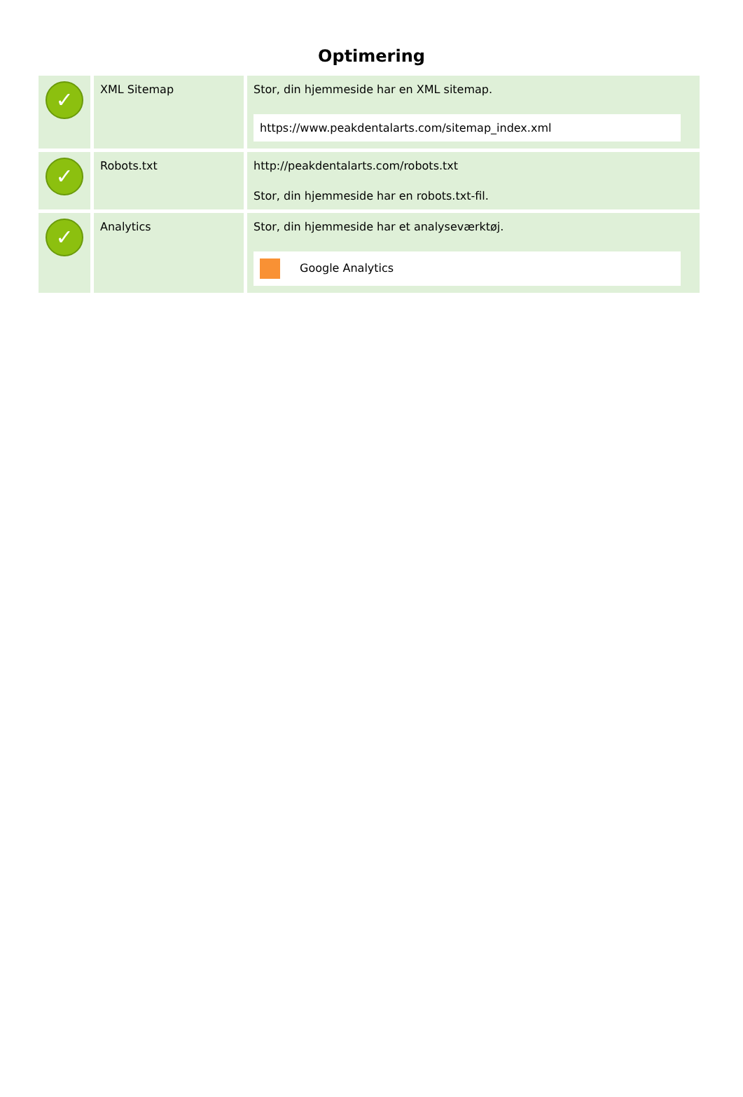Optimering
| ✓ | XML Sitemap | Stor, din hjemmeside har en XML sitemap. https://www.peakdentalarts.com/sitemap_index.xml |
| ✓ | Robots.txt | http://peakdentalarts.com/robots.txt Stor, din hjemmeside har en robots.txt-fil. |
| ✓ | Analytics | Stor, din hjemmeside har et analyseværktøj. Google Analytics |